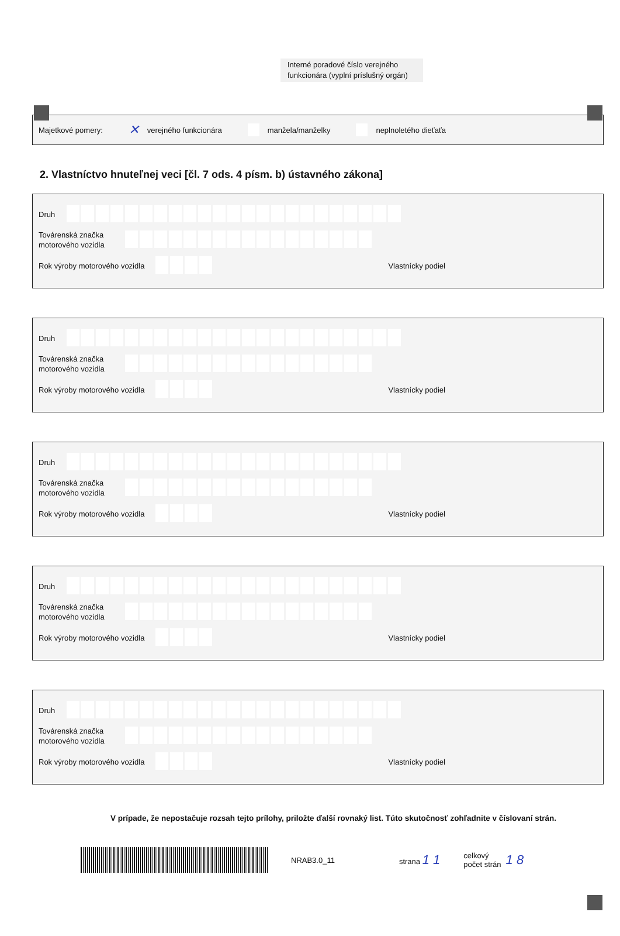Interné poradové číslo verejného funkcionára (vyplní príslušný orgán)
Majetkové pomery: ✕ verejného funkcionára manžela/manželky neplnoletého dieťaťa
2. Vlastníctvo hnuteľnej veci [čl. 7 ods. 4 písm. b) ústavného zákona]
Druh
Továrenská značka motorového vozidla
Rok výroby motorového vozidla
Vlastnícky podiel
Druh
Továrenská značka motorového vozidla
Rok výroby motorového vozidla
Vlastnícky podiel
Druh
Továrenská značka motorového vozidla
Rok výroby motorového vozidla
Vlastnícky podiel
Druh
Továrenská značka motorového vozidla
Rok výroby motorového vozidla
Vlastnícky podiel
Druh
Továrenská značka motorového vozidla
Rok výroby motorového vozidla
Vlastnícky podiel
V prípade, že nepostačuje rozsah tejto prílohy, priložte ďalší rovnaký list. Túto skutočnosť zohľadnite v číslovaní strán.
NRAB3.0_11 strana 1 1
celkový
počet strán
1 8